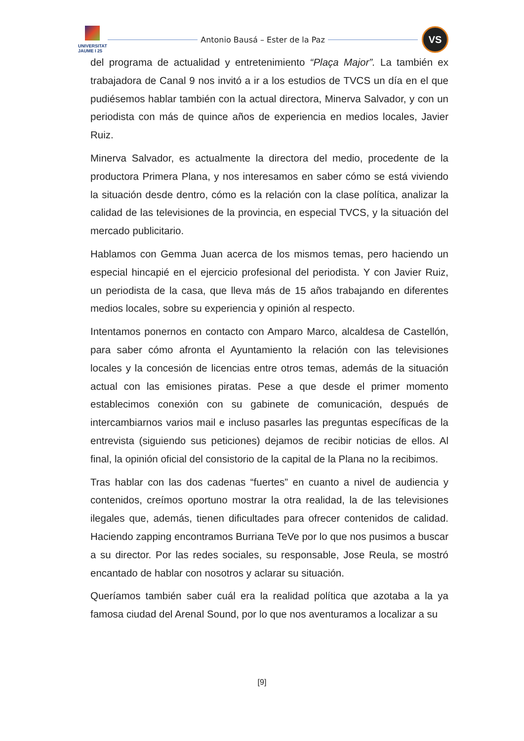UNIVERSITAT
JAUME I 25
Antonio Bausá – Ester de la Paz
VS
del programa de actualidad y entretenimiento “Plaça Major”. La también ex trabajadora de Canal 9 nos invitó a ir a los estudios de TVCS un día en el que pudiésemos hablar también con la actual directora, Minerva Salvador, y con un periodista con más de quince años de experiencia en medios locales, Javier Ruiz.
Minerva Salvador, es actualmente la directora del medio, procedente de la productora Primera Plana, y nos interesamos en saber cómo se está viviendo la situación desde dentro, cómo es la relación con la clase política, analizar la calidad de las televisiones de la provincia, en especial TVCS, y la situación del mercado publicitario.
Hablamos con Gemma Juan acerca de los mismos temas, pero haciendo un especial hincapié en el ejercicio profesional del periodista. Y con Javier Ruiz, un periodista de la casa, que lleva más de 15 años trabajando en diferentes medios locales, sobre su experiencia y opinión al respecto.
Intentamos ponernos en contacto con Amparo Marco, alcaldesa de Castellón, para saber cómo afronta el Ayuntamiento la relación con las televisiones locales y la concesión de licencias entre otros temas, además de la situación actual con las emisiones piratas. Pese a que desde el primer momento establecimos conexión con su gabinete de comunicación, después de intercambiarnos varios mail e incluso pasarles las preguntas específicas de la entrevista (siguiendo sus peticiones) dejamos de recibir noticias de ellos. Al final, la opinión oficial del consistorio de la capital de la Plana no la recibimos.
Tras hablar con las dos cadenas “fuertes” en cuanto a nivel de audiencia y contenidos, creímos oportuno mostrar la otra realidad, la de las televisiones ilegales que, además, tienen dificultades para ofrecer contenidos de calidad. Haciendo zapping encontramos Burriana TeVe por lo que nos pusimos a buscar a su director. Por las redes sociales, su responsable, Jose Reula, se mostró encantado de hablar con nosotros y aclarar su situación.
Queríamos también saber cuál era la realidad política que azotaba a la ya famosa ciudad del Arenal Sound, por lo que nos aventuramos a localizar a su
[9]